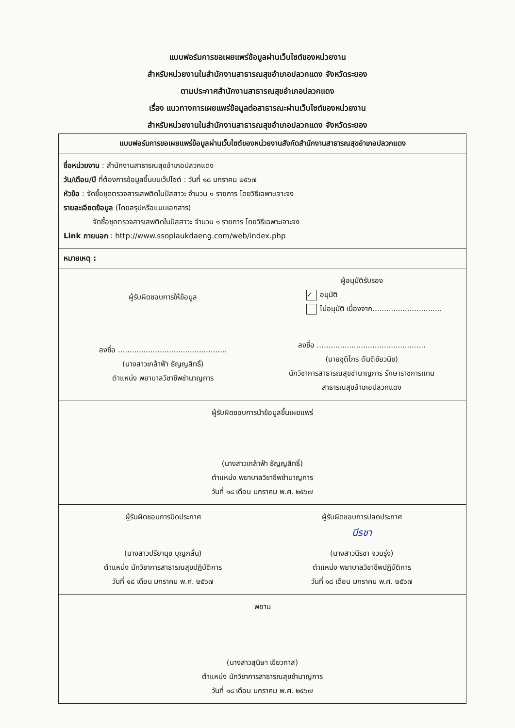แบบฟอร์มการขอเผยแพร่ข้อมูลผ่านเว็บไซต์ของหน่วยงาน
สำหรับหน่วยงานในสำนักงานสาธารณสุขอำเภอปลวกแดง จังหวัดระยอง
ตามประกาศสำนักงานสาธารณสุขอำเภอปลวกแดง
เรื่อง แนวทางการเผยแพร่ข้อมูลต่อสาธารณะผ่านเว็บไซต์ของหน่วยงาน
สำหรับหน่วยงานในสำนักงานสาธารณสุขอำเภอปลวกแดง จังหวัดระยอง
แบบฟอร์มการขอเผยแพร่ข้อมูลผ่านเว็บไซต์ของหน่วยงานสังกัดสำนักงานสาธารณสุขอำเภอปลวกแดง
ชื่อหน่วยงาน : สำนักงานสาธารณสุขอำเภอปลวกแดง
วัน/เดือน/ปี ที่ต้องการข้อมูลขึ้นบนเว็ปไซต์ : วันที่ ๑๘ มกราคม ๒๕๖๗
หัวข้อ : จัดซื้อชุดตรวจสารเสพติดในปัสสาวะ จำนวน ๑ รายการ โดยวิธีเฉพาะเจาะจง
รายละเอียดข้อมูล (โดยสรุปหรือแนบเอกสาร)
จัดซื้อชุดตรวจสารเสพติดในปัสสาวะ จำนวน ๑ รายการ โดยวิธีเฉพาะเจาะจง
Link ภายนอก : http://www.ssoplaukdaeng.com/web/index.php
หมายเหตุ :
ผู้รับผิดชอบการให้ข้อมูล
ลงชื่อ ...............................................
(นางสาวเกล้าฟ้า ธัญญสิทธิ์)
ตำแหน่ง พยาบาลวิชาชีพชำนาญการ
ผู้อนุมัติรับรอง
✓ อนุมัติ
ไม่อนุมัติ เนื่องจาก..............................
ลงชื่อ ...............................................
(นายชุติไกร ตันติชัยวนิช)
นักวิชาการสาธารณสุขชำนาญการ รักษาราชการแทน
สาธารณสุขอำเภอปลวกแดง
ผู้รับผิดชอบการนำข้อมูลขึ้นเผยแพร่
(นางสาวเกล้าฟ้า ธัญญสิทธิ์)
ตำแหน่ง พยาบาลวิชาชีพชำนาญการ
วันที่ ๑๘ เดือน มกราคม พ.ศ. ๒๕๖๗
ผู้รับผิดชอบการปิดประกาศ
(นางสาวปรียานุช บุญกลั่น)
ตำแหน่ง นักวิชาการสาธารณสุขปฏิบัติการ
วันที่ ๑๘ เดือน มกราคม พ.ศ. ๒๕๖๗
ผู้รับผิดชอบการปลดประกาศ
นีรชา
(นางสาวนีรชา จวนรุ่ง)
ตำแหน่ง พยาบาลวิชาชีพปฏิบัติการ
วันที่ ๑๘ เดือน มกราคม พ.ศ. ๒๕๖๗
พยาน
(นางสาวสุนิษา เขียวกาส)
ตำแหน่ง นักวิชาการสาธารณสุขชำนาญการ
วันที่ ๑๘ เดือน มกราคม พ.ศ. ๒๕๖๗